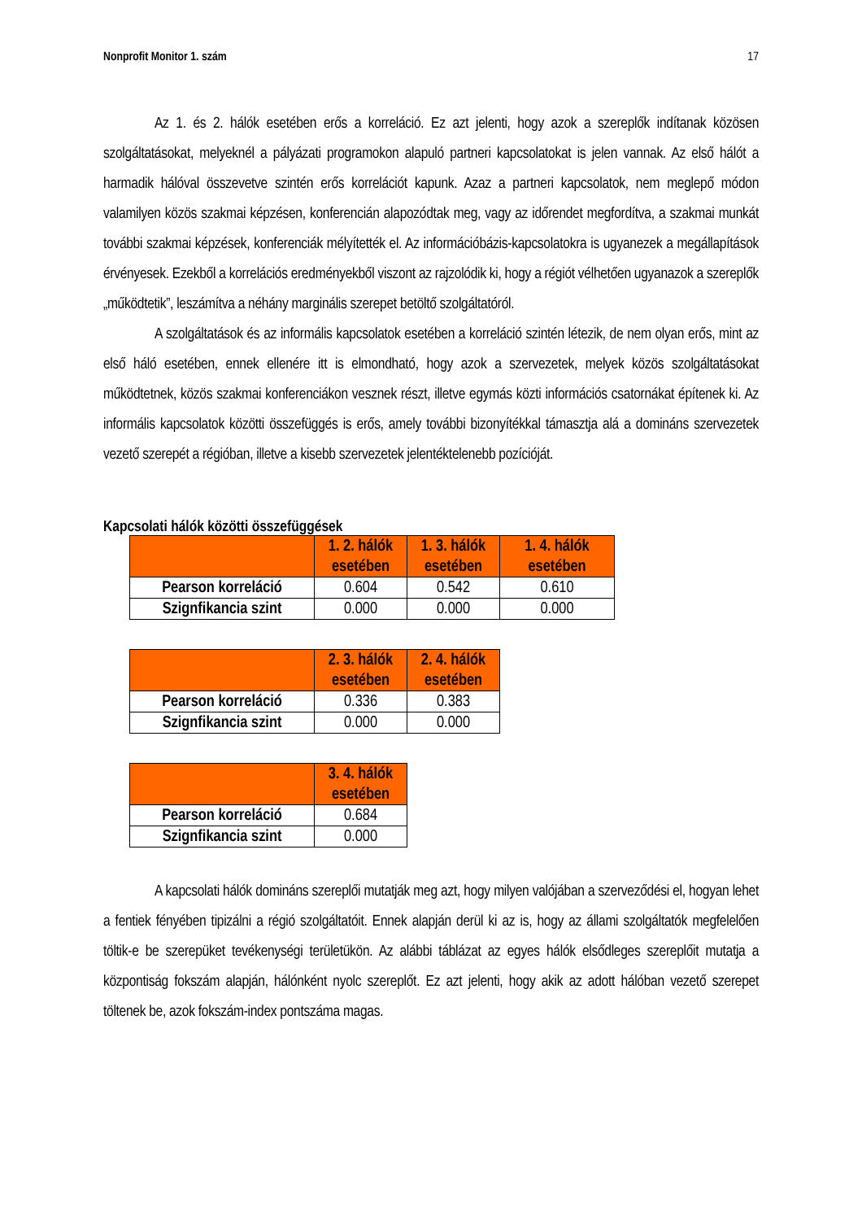Nonprofit Monitor 1. szám 17
Az 1. és 2. hálók esetében erős a korreláció. Ez azt jelenti, hogy azok a szereplők indítanak közösen szolgáltatásokat, melyeknél a pályázati programokon alapuló partneri kapcsolatokat is jelen vannak. Az első hálót a harmadik hálóval összevetve szintén erős korrelációt kapunk. Azaz a partneri kapcsolatok, nem meglepő módon valamilyen közös szakmai képzésen, konferencián alapozódtak meg, vagy az időrendet megfordítva, a szakmai munkát további szakmai képzések, konferenciák mélyítették el. Az információbázis-kapcsolatokra is ugyanezek a megállapítások érvényesek. Ezekből a korrelációs eredményekből viszont az rajzolódik ki, hogy a régiót vélhetően ugyanazok a szereplők „működtetik”, leszámítva a néhány marginális szerepet betöltő szolgáltatóról.
A szolgáltatások és az informális kapcsolatok esetében a korreláció szintén létezik, de nem olyan erős, mint az első háló esetében, ennek ellenére itt is elmondható, hogy azok a szervezetek, melyek közös szolgáltatásokat működtetnek, közös szakmai konferenciákon vesznek részt, illetve egymás közti információs csatornákat építenek ki. Az informális kapcsolatok közötti összefüggés is erős, amely további bizonyítékkal támasztja alá a domináns szervezetek vezető szerepét a régióban, illetve a kisebb szervezetek jelentéktelenebb pozícióját.
Kapcsolati hálók közötti összefüggések
| | 1. 2. hálók esetében | 1. 3. hálók esetében | 1. 4. hálók esetében |
| --- | --- | --- | --- |
| Pearson korreláció | 0.604 | 0.542 | 0.610 |
| Szignfikancia szint | 0.000 | 0.000 | 0.000 |
| | 2. 3. hálók esetében | 2. 4. hálók esetében |
| --- | --- | --- |
| Pearson korreláció | 0.336 | 0.383 |
| Szignfikancia szint | 0.000 | 0.000 |
| | 3. 4. hálók esetében |
| --- | --- |
| Pearson korreláció | 0.684 |
| Szignfikancia szint | 0.000 |
A kapcsolati hálók domináns szereplői mutatják meg azt, hogy milyen valójában a szerveződési el, hogyan lehet a fentiek fényében tipizálni a régió szolgáltatóit. Ennek alapján derül ki az is, hogy az állami szolgáltatók megfelelően töltik-e be szerepüket tevékenységi területükön. Az alábbi táblázat az egyes hálók elsődleges szereplőit mutatja a központiság fokszám alapján, hálónként nyolc szereplőt. Ez azt jelenti, hogy akik az adott hálóban vezető szerepet töltenek be, azok fokszám-index pontszáma magas.